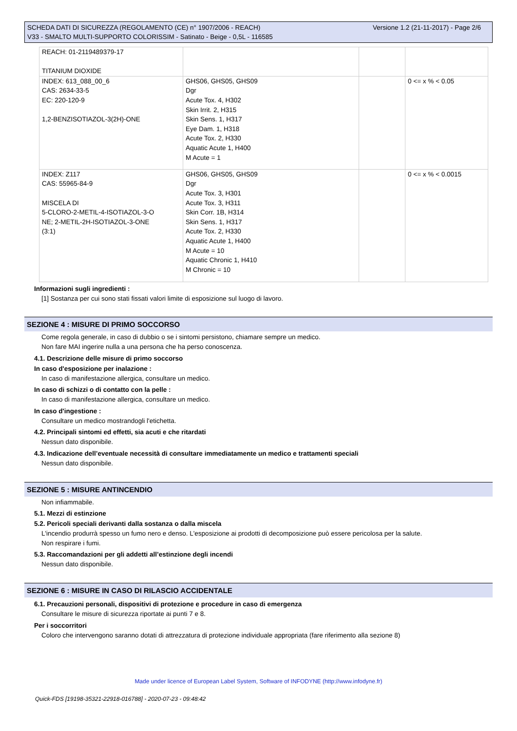Versione 1.2 (21-11-2017) - Page 2/6 SCHEDA DATI DI SICUREZZA (REGOLAMENTO (CE) n° 1907/2006 - REACH)
V33 - SMALTO MULTI-SUPPORTO COLORISSIM - Satinato - Beige - 0,5L - 116585
| REACH: 01-2119489379-17 TITANIUM DIOXIDE | | | |
| INDEX: 613_088_00_6 CAS: 2634-33-5 EC: 220-120-9 1,2-BENZISOTIAZOL-3(2H)-ONE | GHS06, GHS05, GHS09 Dgr Acute Tox. 4, H302 Skin Irrit. 2, H315 Skin Sens. 1, H317 Eye Dam. 1, H318 Acute Tox. 2, H330 Aquatic Acute 1, H400 M Acute = 1 | | 0 <= x % < 0.05 |
| INDEX: Z117 CAS: 55965-84-9 MISCELA DI 5-CLORO-2-METIL-4-ISOTIAZOL-3-O NE; 2-METIL-2H-ISOTIAZOL-3-ONE (3:1) | GHS06, GHS05, GHS09 Dgr Acute Tox. 3, H301 Acute Tox. 3, H311 Skin Corr. 1B, H314 Skin Sens. 1, H317 Acute Tox. 2, H330 Aquatic Acute 1, H400 M Acute = 10 Aquatic Chronic 1, H410 M Chronic = 10 | | 0 <= x % < 0.0015 |
Informazioni sugli ingredienti :
[1] Sostanza per cui sono stati fissati valori limite di esposizione sul luogo di lavoro.
SEZIONE 4 : MISURE DI PRIMO SOCCORSO
Come regola generale, in caso di dubbio o se i sintomi persistono, chiamare sempre un medico.
Non fare MAI ingerire nulla a una persona che ha perso conoscenza.
4.1. Descrizione delle misure di primo soccorso
In caso d'esposizione per inalazione :
In caso di manifestazione allergica, consultare un medico.
In caso di schizzi o di contatto con la pelle :
In caso di manifestazione allergica, consultare un medico.
In caso d'ingestione :
Consultare un medico mostrandogli l'etichetta.
4.2. Principali sintomi ed effetti, sia acuti e che ritardati
Nessun dato disponibile.
4.3. Indicazione dell’eventuale necessità di consultare immediatamente un medico e trattamenti speciali
Nessun dato disponibile.
SEZIONE 5 : MISURE ANTINCENDIO
Non infiammabile.
5.1. Mezzi di estinzione
5.2. Pericoli speciali derivanti dalla sostanza o dalla miscela
L'incendio produrrà spesso un fumo nero e denso. L'esposizione ai prodotti di decomposizione può essere pericolosa per la salute.
Non respirare i fumi.
5.3. Raccomandazioni per gli addetti all’estinzione degli incendi
Nessun dato disponibile.
SEZIONE 6 : MISURE IN CASO DI RILASCIO ACCIDENTALE
6.1. Precauzioni personali, dispositivi di protezione e procedure in caso di emergenza
Consultare le misure di sicurezza riportate ai punti 7 e 8.
Per i soccorritori
Coloro che intervengono saranno dotati di attrezzatura di protezione individuale appropriata (fare riferimento alla sezione 8)
Made under licence of European Label System, Software of INFODYNE (http://www.infodyne.fr)
Quick-FDS [19198-35321-22918-016788] - 2020-07-23 - 09:48:42